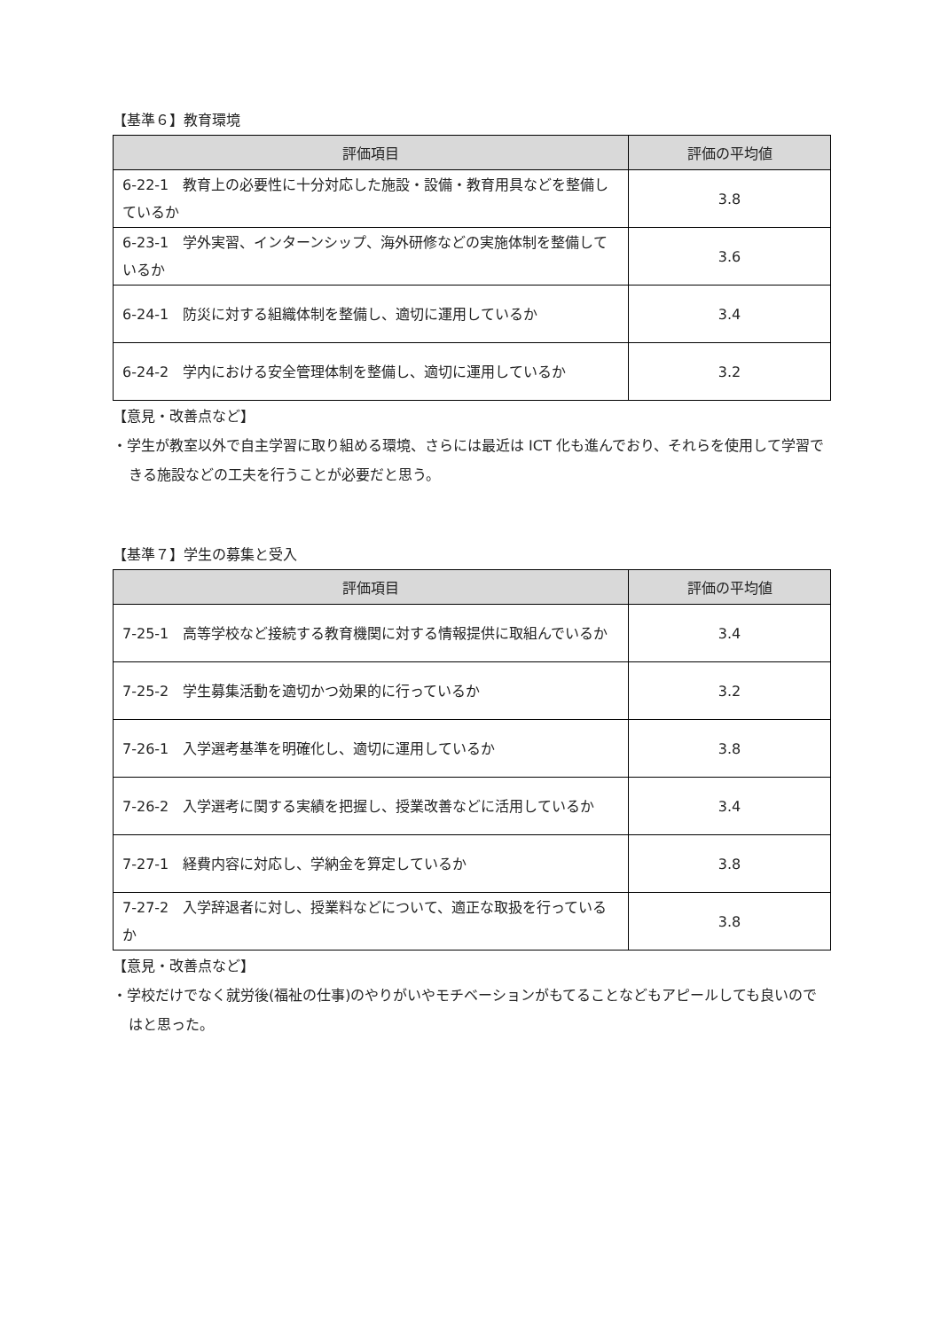【基準６】教育環境
| 評価項目 | 評価の平均値 |
| --- | --- |
| 6-22-1 教育上の必要性に十分対応した施設・設備・教育用具などを整備しているか | 3.8 |
| 6-23-1 学外実習、インターンシップ、海外研修などの実施体制を整備しているか | 3.6 |
| 6-24-1 防災に対する組織体制を整備し、適切に運用しているか | 3.4 |
| 6-24-2 学内における安全管理体制を整備し、適切に運用しているか | 3.2 |
【意見・改善点など】
・学生が教室以外で自主学習に取り組める環境、さらには最近は ICT 化も進んでおり、それらを使用して学習できる施設などの工夫を行うことが必要だと思う。
【基準７】学生の募集と受入
| 評価項目 | 評価の平均値 |
| --- | --- |
| 7-25-1 高等学校など接続する教育機関に対する情報提供に取組んでいるか | 3.4 |
| 7-25-2 学生募集活動を適切かつ効果的に行っているか | 3.2 |
| 7-26-1 入学選考基準を明確化し、適切に運用しているか | 3.8 |
| 7-26-2 入学選考に関する実績を把握し、授業改善などに活用しているか | 3.4 |
| 7-27-1 経費内容に対応し、学納金を算定しているか | 3.8 |
| 7-27-2 入学辞退者に対し、授業料などについて、適正な取扱を行っているか | 3.8 |
【意見・改善点など】
・学校だけでなく就労後(福祉の仕事)のやりがいやモチベーションがもてることなどもアピールしても良いのではと思った。